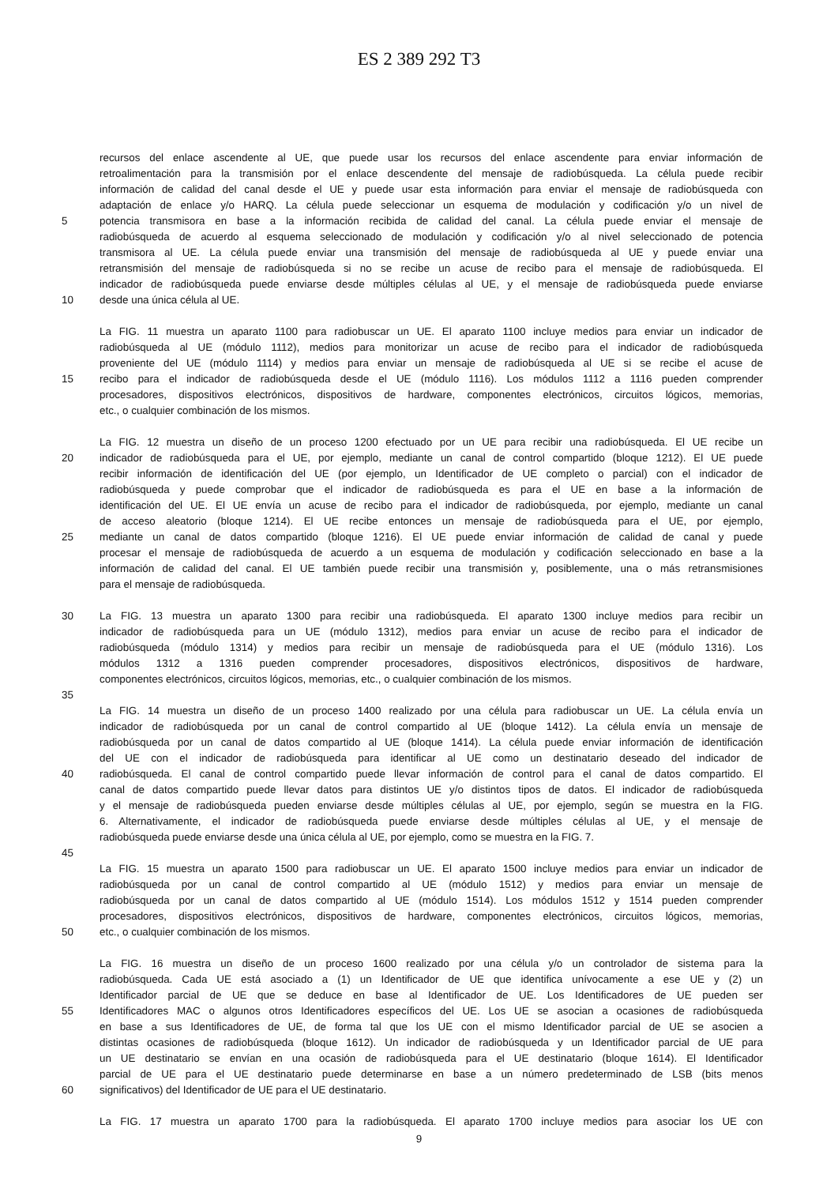ES 2 389 292 T3
recursos del enlace ascendente al UE, que puede usar los recursos del enlace ascendente para enviar información de
retroalimentación para la transmisión por el enlace descendente del mensaje de radiobúsqueda. La célula puede recibir
información de calidad del canal desde el UE y puede usar esta información para enviar el mensaje de radiobúsqueda con
adaptación de enlace y/o HARQ. La célula puede seleccionar un esquema de modulación y codificación y/o un nivel de
5 potencia transmisora en base a la información recibida de calidad del canal. La célula puede enviar el mensaje de
radiobúsqueda de acuerdo al esquema seleccionado de modulación y codificación y/o al nivel seleccionado de potencia
transmisora al UE. La célula puede enviar una transmisión del mensaje de radiobúsqueda al UE y puede enviar una
retransmisión del mensaje de radiobúsqueda si no se recibe un acuse de recibo para el mensaje de radiobúsqueda. El
indicador de radiobúsqueda puede enviarse desde múltiples células al UE, y el mensaje de radiobúsqueda puede enviarse
10 desde una única célula al UE.
La FIG. 11 muestra un aparato 1100 para radiobuscar un UE. El aparato 1100 incluye medios para enviar un indicador de
radiobúsqueda al UE (módulo 1112), medios para monitorizar un acuse de recibo para el indicador de radiobúsqueda
proveniente del UE (módulo 1114) y medios para enviar un mensaje de radiobúsqueda al UE si se recibe el acuse de
15 recibo para el indicador de radiobúsqueda desde el UE (módulo 1116). Los módulos 1112 a 1116 pueden comprender
procesadores, dispositivos electrónicos, dispositivos de hardware, componentes electrónicos, circuitos lógicos, memorias,
etc., o cualquier combinación de los mismos.
La FIG. 12 muestra un diseño de un proceso 1200 efectuado por un UE para recibir una radiobúsqueda. El UE recibe un
20 indicador de radiobúsqueda para el UE, por ejemplo, mediante un canal de control compartido (bloque 1212). El UE puede
recibir información de identificación del UE (por ejemplo, un Identificador de UE completo o parcial) con el indicador de
radiobúsqueda y puede comprobar que el indicador de radiobúsqueda es para el UE en base a la información de
identificación del UE. El UE envía un acuse de recibo para el indicador de radiobúsqueda, por ejemplo, mediante un canal
de acceso aleatorio (bloque 1214). El UE recibe entonces un mensaje de radiobúsqueda para el UE, por ejemplo,
25 mediante un canal de datos compartido (bloque 1216). El UE puede enviar información de calidad de canal y puede
procesar el mensaje de radiobúsqueda de acuerdo a un esquema de modulación y codificación seleccionado en base a la
información de calidad del canal. El UE también puede recibir una transmisión y, posiblemente, una o más retransmisiones
para el mensaje de radiobúsqueda.
30 La FIG. 13 muestra un aparato 1300 para recibir una radiobúsqueda. El aparato 1300 incluye medios para recibir un
indicador de radiobúsqueda para un UE (módulo 1312), medios para enviar un acuse de recibo para el indicador de
radiobúsqueda (módulo 1314) y medios para recibir un mensaje de radiobúsqueda para el UE (módulo 1316). Los
módulos 1312 a 1316 pueden comprender procesadores, dispositivos electrónicos, dispositivos de hardware,
componentes electrónicos, circuitos lógicos, memorias, etc., o cualquier combinación de los mismos.
35
La FIG. 14 muestra un diseño de un proceso 1400 realizado por una célula para radiobuscar un UE. La célula envía un
indicador de radiobúsqueda por un canal de control compartido al UE (bloque 1412). La célula envía un mensaje de
radiobúsqueda por un canal de datos compartido al UE (bloque 1414). La célula puede enviar información de identificación
del UE con el indicador de radiobúsqueda para identificar al UE como un destinatario deseado del indicador de
40 radiobúsqueda. El canal de control compartido puede llevar información de control para el canal de datos compartido. El
canal de datos compartido puede llevar datos para distintos UE y/o distintos tipos de datos. El indicador de radiobúsqueda
y el mensaje de radiobúsqueda pueden enviarse desde múltiples células al UE, por ejemplo, según se muestra en la FIG.
6. Alternativamente, el indicador de radiobúsqueda puede enviarse desde múltiples células al UE, y el mensaje de
radiobúsqueda puede enviarse desde una única célula al UE, por ejemplo, como se muestra en la FIG. 7.
45
La FIG. 15 muestra un aparato 1500 para radiobuscar un UE. El aparato 1500 incluye medios para enviar un indicador de
radiobúsqueda por un canal de control compartido al UE (módulo 1512) y medios para enviar un mensaje de
radiobúsqueda por un canal de datos compartido al UE (módulo 1514). Los módulos 1512 y 1514 pueden comprender
procesadores, dispositivos electrónicos, dispositivos de hardware, componentes electrónicos, circuitos lógicos, memorias,
50 etc., o cualquier combinación de los mismos.
La FIG. 16 muestra un diseño de un proceso 1600 realizado por una célula y/o un controlador de sistema para la
radiobúsqueda. Cada UE está asociado a (1) un Identificador de UE que identifica unívocamente a ese UE y (2) un
Identificador parcial de UE que se deduce en base al Identificador de UE. Los Identificadores de UE pueden ser
55 Identificadores MAC o algunos otros Identificadores específicos del UE. Los UE se asocian a ocasiones de radiobúsqueda
en base a sus Identificadores de UE, de forma tal que los UE con el mismo Identificador parcial de UE se asocien a
distintas ocasiones de radiobúsqueda (bloque 1612). Un indicador de radiobúsqueda y un Identificador parcial de UE para
un UE destinatario se envían en una ocasión de radiobúsqueda para el UE destinatario (bloque 1614). El Identificador
parcial de UE para el UE destinatario puede determinarse en base a un número predeterminado de LSB (bits menos
60 significativos) del Identificador de UE para el UE destinatario.
La FIG. 17 muestra un aparato 1700 para la radiobúsqueda. El aparato 1700 incluye medios para asociar los UE con
9